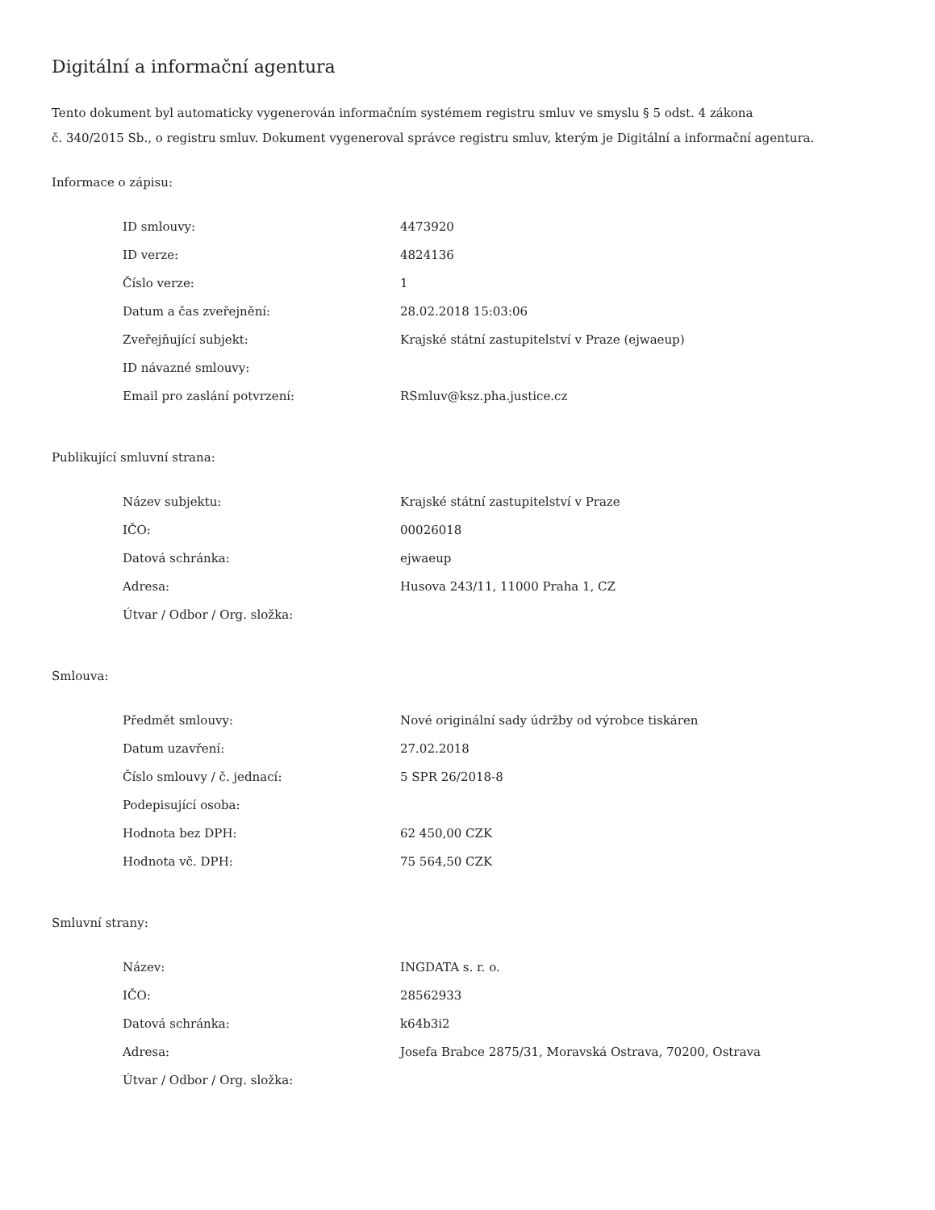Digitální a informační agentura
Tento dokument byl automaticky vygenerován informačním systémem registru smluv ve smyslu § 5 odst. 4 zákona
č. 340/2015 Sb., o registru smluv. Dokument vygeneroval správce registru smluv, kterým je Digitální a informační agentura.
Informace o zápisu:
| ID smlouvy: | 4473920 |
| ID verze: | 4824136 |
| Číslo verze: | 1 |
| Datum a čas zveřejnění: | 28.02.2018 15:03:06 |
| Zveřejňující subjekt: | Krajské státní zastupitelství v Praze (ejwaeup) |
| ID návazné smlouvy: | |
| Email pro zaslání potvrzení: | RSmluv@ksz.pha.justice.cz |
Publikující smluvní strana:
| Název subjektu: | Krajské státní zastupitelství v Praze |
| IČO: | 00026018 |
| Datová schránka: | ejwaeup |
| Adresa: | Husova 243/11, 11000 Praha 1, CZ |
| Útvar / Odbor / Org. složka: | |
Smlouva:
| Předmět smlouvy: | Nové originální sady údržby od výrobce tiskáren |
| Datum uzavření: | 27.02.2018 |
| Číslo smlouvy / č. jednací: | 5 SPR 26/2018-8 |
| Podepisující osoba: | |
| Hodnota bez DPH: | 62 450,00 CZK |
| Hodnota vč. DPH: | 75 564,50 CZK |
Smluvní strany:
| Název: | INGDATA s. r. o. |
| IČO: | 28562933 |
| Datová schránka: | k64b3i2 |
| Adresa: | Josefa Brabce 2875/31, Moravská Ostrava, 70200, Ostrava |
| Útvar / Odbor / Org. složka: | |